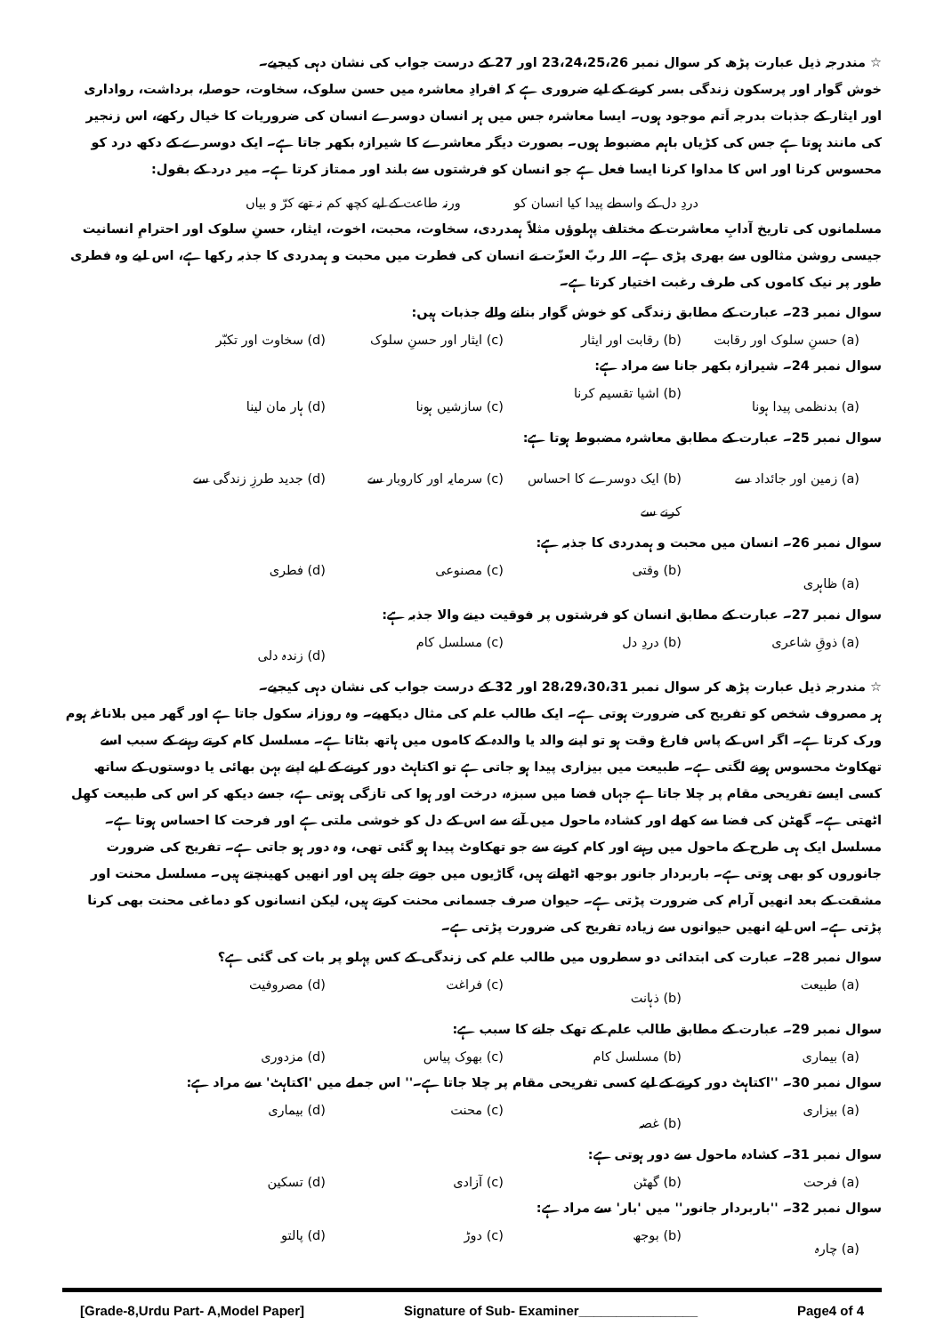☆ مندرجہ ذیل عبارت پڑھ کر سوال نمبر 23،24،25،26 اور 27 کے درست جواب کی نشان دہی کیجیے۔
خوش گوار اور پرسکون زندگی بسر کرنے کے لیے ضروری ہے کہ افرادِ معاشرہ میں حسن سلوک، سخاوت، حوصلہ، برداشت، رواداری اور ایثار کے جذبات بدرجہ اَتم موجود ہوں۔ ایسا معاشرہ جس میں ہر انسان دوسرے انسان کی ضروریات کا خیال رکھے، اس زنجیر کی مانند ہوتا ہے جس کی کڑیاں باہم مضبوط ہوں۔ بصورت دیگر معاشرے کا شیرازہ بکھر جاتا ہے۔ ایک دوسرے کے دکھ درد کو محسوس کرنا اور اس کا مداوا کرنا ایسا فعل ہے جو انسان کو فرشتوں سے بلند اور ممتاز کرتا ہے۔ میر درد کے بقول:
دردِ دل کے واسطے پیدا کیا انسان کو ورنہ طاعت کے لیے کچھ کم نہ تھے کرّ و بیاں
مسلمانوں کی تاریخ آدابِ معاشرت کے مختلف پہلوؤں مثلاً ہمدردی، سخاوت، محبت، اخوت، ایثار، حسنِ سلوک اور احترامِ انسانیت جیسی روشن مثالوں سے بھری پڑی ہے۔ اللہ ربّ العزّت نے انسان کی فطرت میں محبت و ہمدردی کا جذبہ رکھا ہے، اس لیے وہ فطری طور پر نیک کاموں کی طرف رغبت اختیار کرتا ہے۔
سوال نمبر 23۔ عبارت کے مطابق زندگی کو خوش گوار بنانے والے جذبات ہیں:
(a) حسنِ سلوک اور رقابت (b) رقابت اور ایثار (c) ایثار اور حسنِ سلوک (d) سخاوت اور تکبّر
سوال نمبر 24۔ شیرازہ بکھر جانا سے مراد ہے:
(a) بدنظمی پیدا ہونا (b) اشیا تقسیم کرنا (c) سازشیں ہونا (d) ہار مان لینا
سوال نمبر 25۔ عبارت کے مطابق معاشرہ مضبوط ہوتا ہے:
(a) زمین اور جائداد سے (b) ایک دوسرے کا احساس کرنے سے (c) سرمایہ اور کاروبار سے (d) جدید طرزِ زندگی سے
سوال نمبر 26۔ انسان میں محبت و ہمدردی کا جذبہ ہے:
(a) ظاہری (b) وقتی (c) مصنوعی (d) فطری
سوال نمبر 27۔ عبارت کے مطابق انسان کو فرشتوں پر فوقیت دینے والا جذبہ ہے:
(a) ذوقِ شاعری (b) دردِ دل (c) مسلسل کام (d) زندہ دلی
☆ مندرجہ ذیل عبارت پڑھ کر سوال نمبر 28،29،30،31 اور 32 کے درست جواب کی نشان دہی کیجیے۔
ہر مصروف شخص کو تفریح کی ضرورت ہوتی ہے۔ ایک طالب علم کی مثال دیکھیے۔ وہ روزانہ سکول جاتا ہے اور گھر میں بلاناغہ ہوم ورک کرتا ہے۔ اگر اس کے پاس فارغ وقت ہو تو اپنے والد یا والدہ کے کاموں میں ہاتھ بٹاتا ہے۔ مسلسل کام کرتے رہنے کے سبب اسے تھکاوٹ محسوس ہونے لگتی ہے۔ طبیعت میں بیزاری پیدا ہو جاتی ہے تو اکتاہٹ دور کرنے کے لیے اپنے بہن بھائی یا دوستوں کے ساتھ کسی ایسے تفریحی مقام پر چلا جاتا ہے جہاں فضا میں سبزہ، درخت اور ہوا کی تازگی ہوتی ہے، جسے دیکھ کر اس کی طبیعت کھِل اٹھتی ہے۔ گھٹن کی فضا سے کھلے اور کشادہ ماحول میں آنے سے اس کے دل کو خوشی ملتی ہے اور فرحت کا احساس ہوتا ہے۔ مسلسل ایک ہی طرح کے ماحول میں رہنے اور کام کرنے سے جو تھکاوٹ پیدا ہو گئی تھی، وہ دور ہو جاتی ہے۔ تفریح کی ضرورت جانوروں کو بھی ہوتی ہے۔ باربردار جانور بوجھ اٹھاتے ہیں، گاڑیوں میں جوتے جاتے ہیں اور انھیں کھینچتے ہیں۔ مسلسل محنت اور مشقت کے بعد انھیں آرام کی ضرورت پڑتی ہے۔ حیوان صرف جسمانی محنت کرتے ہیں، لیکن انسانوں کو دماغی محنت بھی کرنا پڑتی ہے۔ اس لیے انھیں حیوانوں سے زیادہ تفریح کی ضرورت پڑتی ہے۔
سوال نمبر 28۔ عبارت کی ابتدائی دو سطروں میں طالب علم کی زندگی کے کس پہلو پر بات کی گئی ہے؟
(a) طبیعت (b) ذہانت (c) فراغت (d) مصروفیت
سوال نمبر 29۔ عبارت کے مطابق طالب علم کے تھک جانے کا سبب ہے:
(a) بیماری (b) مسلسل کام (c) بھوک پیاس (d) مزدوری
سوال نمبر 30۔ ''اکتاہٹ دور کرنے کے لیے کسی تفریحی مقام پر چلا جاتا ہے۔'' اس جملے میں 'اکتاہٹ' سے مراد ہے:
(a) بیزاری (b) غصہ (c) محنت (d) بیماری
سوال نمبر 31۔ کشادہ ماحول سے دور ہوتی ہے:
(a) فرحت (b) گھٹن (c) آزادی (d) تسکین
سوال نمبر 32۔ ''باربردار جانور'' میں 'بار' سے مراد ہے:
(a) چارہ (b) بوجھ (c) دوڑ (d) پالتو
[Grade-8,Urdu Part- A,Model Paper] Signature of Sub- Examiner________________ Page4 of 4